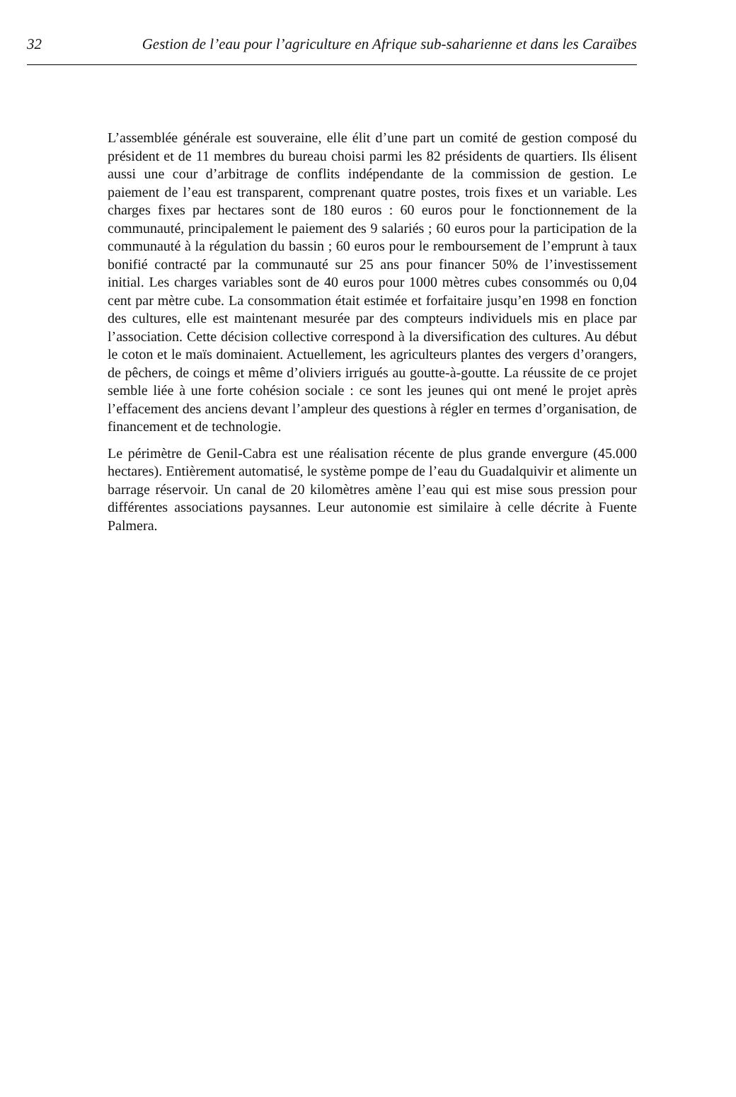32 Gestion de l’eau pour l’agriculture en Afrique sub-saharienne et dans les Caraïbes
L’assemblée générale est souveraine, elle élit d’une part un comité de gestion composé du président et de 11 membres du bureau choisi parmi les 82 présidents de quartiers. Ils élisent aussi une cour d’arbitrage de conflits indépendante de la commission de gestion. Le paiement de l’eau est transparent, comprenant quatre postes, trois fixes et un variable. Les charges fixes par hectares sont de 180 euros : 60 euros pour le fonctionnement de la communauté, principalement le paiement des 9 salariés ; 60 euros pour la participation de la communauté à la régulation du bassin ; 60 euros pour le remboursement de l’emprunt à taux bonifié contracté par la communauté sur 25 ans pour financer 50% de l’investissement initial. Les charges variables sont de 40 euros pour 1000 mètres cubes consommés ou 0,04 cent par mètre cube. La consommation était estimée et forfaitaire jusqu’en 1998 en fonction des cultures, elle est maintenant mesurée par des compteurs individuels mis en place par l’association. Cette décision collective correspond à la diversification des cultures. Au début le coton et le maïs dominaient. Actuellement, les agriculteurs plantes des vergers d’orangers, de pêchers, de coings et même d’oliviers irrigués au goutte-à-goutte. La réussite de ce projet semble liée à une forte cohésion sociale : ce sont les jeunes qui ont mené le projet après l’effacement des anciens devant l’ampleur des questions à régler en termes d’organisation, de financement et de technologie.
Le périmètre de Genil-Cabra est une réalisation récente de plus grande envergure (45.000 hectares). Entièrement automatisé, le système pompe de l’eau du Guadalquivir et alimente un barrage réservoir. Un canal de 20 kilomètres amène l’eau qui est mise sous pression pour différentes associations paysannes. Leur autonomie est similaire à celle décrite à Fuente Palmera.